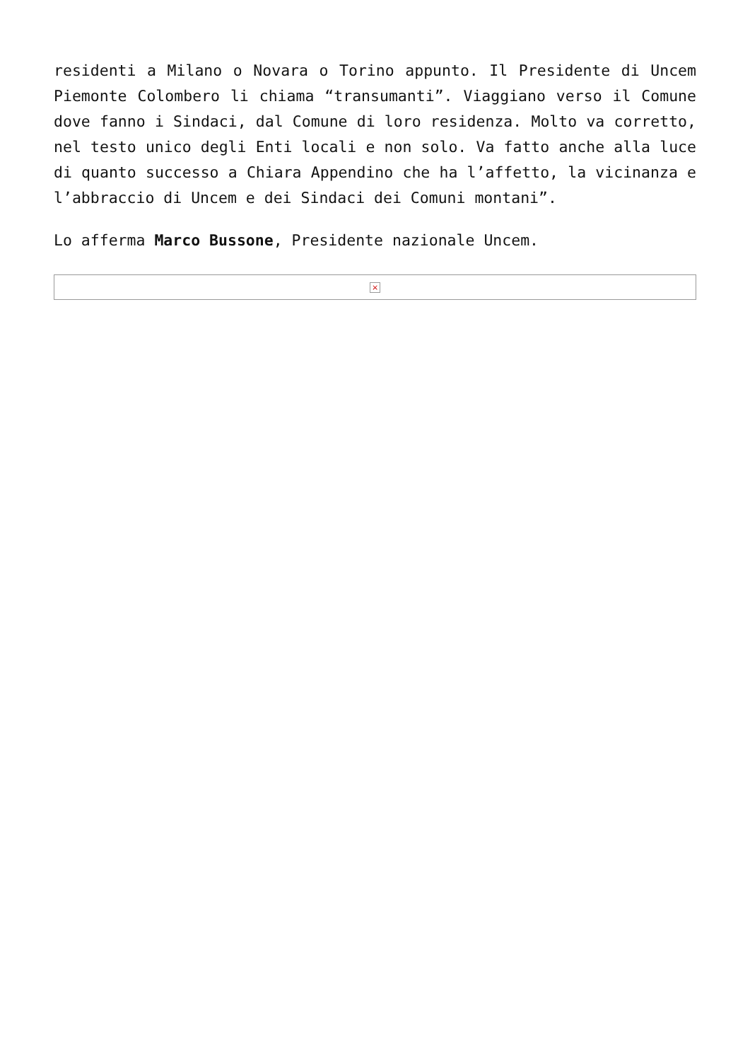residenti a Milano o Novara o Torino appunto. Il Presidente di Uncem Piemonte Colombero li chiama “transumanti”. Viaggiano verso il Comune dove fanno i Sindaci, dal Comune di loro residenza. Molto va corretto, nel testo unico degli Enti locali e non solo. Va fatto anche alla luce di quanto successo a Chiara Appendino che ha l’affetto, la vicinanza e l’abbraccio di Uncem e dei Sindaci dei Comuni montani”.
Lo afferma Marco Bussone, Presidente nazionale Uncem.
×